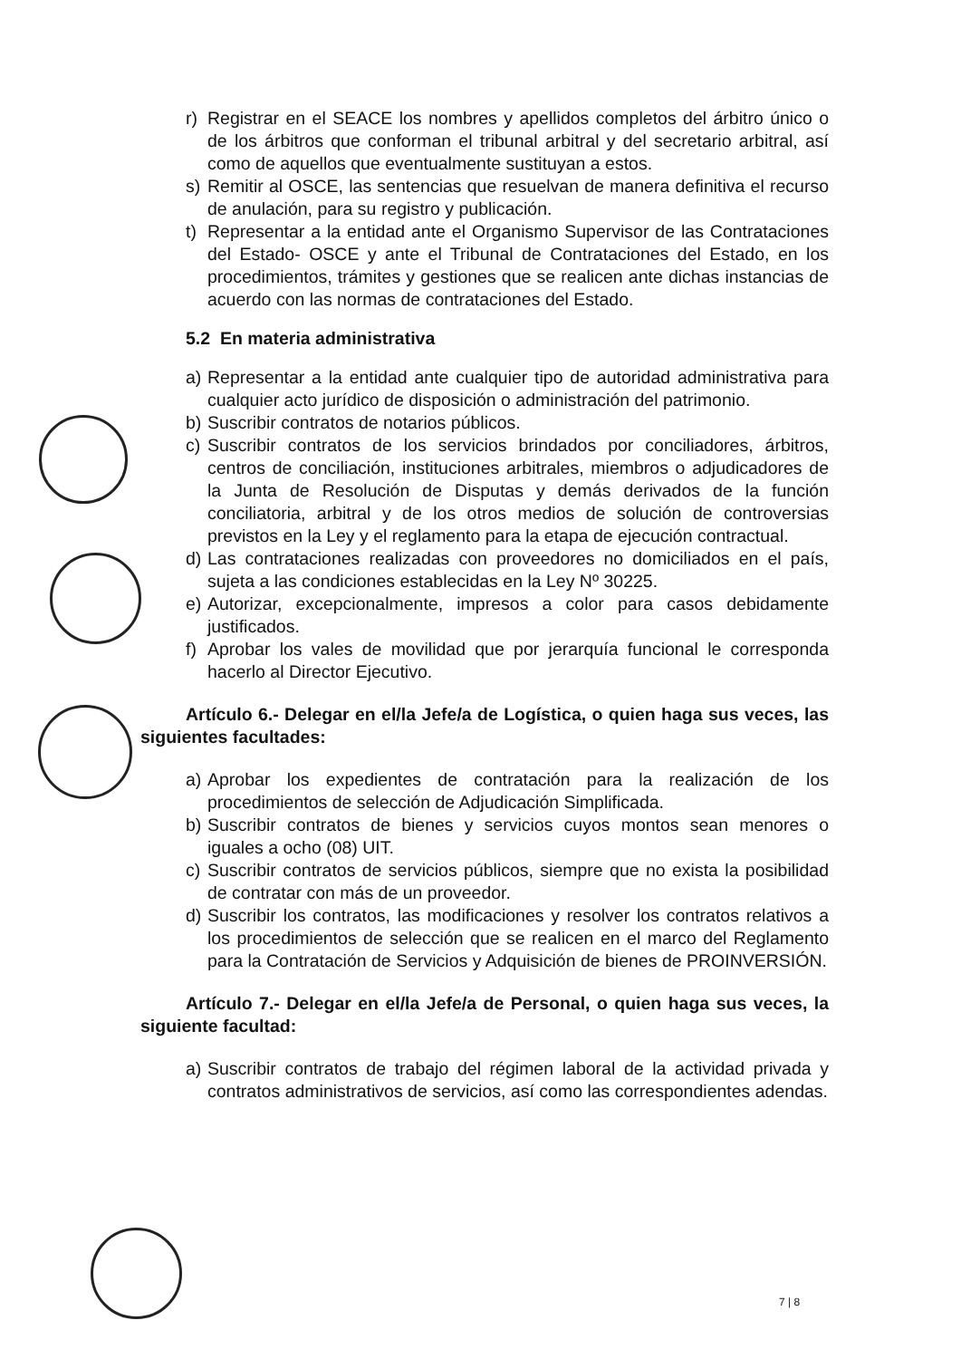r) Registrar en el SEACE los nombres y apellidos completos del árbitro único o de los árbitros que conforman el tribunal arbitral y del secretario arbitral, así como de aquellos que eventualmente sustituyan a estos.
s) Remitir al OSCE, las sentencias que resuelvan de manera definitiva el recurso de anulación, para su registro y publicación.
t) Representar a la entidad ante el Organismo Supervisor de las Contrataciones del Estado- OSCE y ante el Tribunal de Contrataciones del Estado, en los procedimientos, trámites y gestiones que se realicen ante dichas instancias de acuerdo con las normas de contrataciones del Estado.
5.2 En materia administrativa
a) Representar a la entidad ante cualquier tipo de autoridad administrativa para cualquier acto jurídico de disposición o administración del patrimonio.
b) Suscribir contratos de notarios públicos.
c) Suscribir contratos de los servicios brindados por conciliadores, árbitros, centros de conciliación, instituciones arbitrales, miembros o adjudicadores de la Junta de Resolución de Disputas y demás derivados de la función conciliatoria, arbitral y de los otros medios de solución de controversias previstos en la Ley y el reglamento para la etapa de ejecución contractual.
d) Las contrataciones realizadas con proveedores no domiciliados en el país, sujeta a las condiciones establecidas en la Ley Nº 30225.
e) Autorizar, excepcionalmente, impresos a color para casos debidamente justificados.
f) Aprobar los vales de movilidad que por jerarquía funcional le corresponda hacerlo al Director Ejecutivo.
Artículo 6.- Delegar en el/la Jefe/a de Logística, o quien haga sus veces, las siguientes facultades:
a) Aprobar los expedientes de contratación para la realización de los procedimientos de selección de Adjudicación Simplificada.
b) Suscribir contratos de bienes y servicios cuyos montos sean menores o iguales a ocho (08) UIT.
c) Suscribir contratos de servicios públicos, siempre que no exista la posibilidad de contratar con más de un proveedor.
d) Suscribir los contratos, las modificaciones y resolver los contratos relativos a los procedimientos de selección que se realicen en el marco del Reglamento para la Contratación de Servicios y Adquisición de bienes de PROINVERSIÓN.
Artículo 7.- Delegar en el/la Jefe/a de Personal, o quien haga sus veces, la siguiente facultad:
a) Suscribir contratos de trabajo del régimen laboral de la actividad privada y contratos administrativos de servicios, así como las correspondientes adendas.
7 | 8